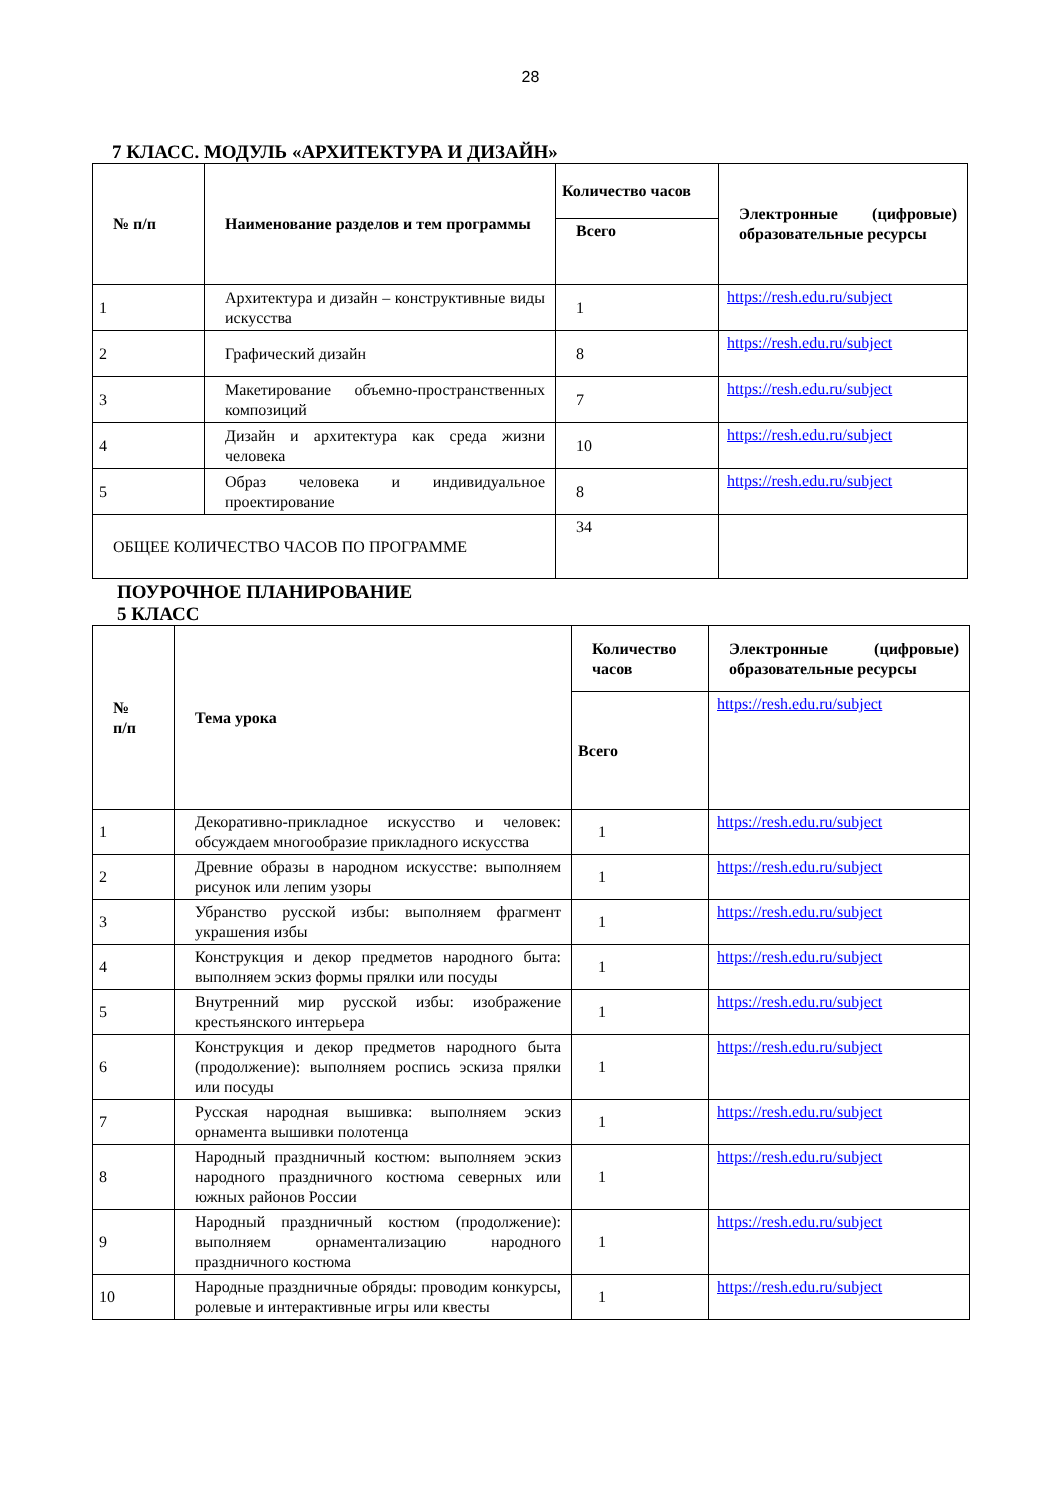28
7 КЛАСС. МОДУЛЬ «АРХИТЕКТУРА И ДИЗАЙН»
| № п/п | Наименование разделов и тем программы | Количество часов | Электронные (цифровые) образовательные ресурсы |
| --- | --- | --- | --- |
| | | Всего | |
| 1 | Архитектура и дизайн – конструктивные виды искусства | 1 | https://resh.edu.ru/subject |
| 2 | Графический дизайн | 8 | https://resh.edu.ru/subject |
| 3 | Макетирование объемно-пространственных композиций | 7 | https://resh.edu.ru/subject |
| 4 | Дизайн и архитектура как среда жизни человека | 10 | https://resh.edu.ru/subject |
| 5 | Образ человека и индивидуальное проектирование | 8 | https://resh.edu.ru/subject |
| ОБЩЕЕ КОЛИЧЕСТВО ЧАСОВ ПО ПРОГРАММЕ | | 34 | |
ПОУРОЧНОЕ ПЛАНИРОВАНИЕ
5 КЛАСС
| № п/п | Тема урока | Количество часов | Электронные (цифровые) образовательные ресурсы |
| --- | --- | --- | --- |
| | | Всего | https://resh.edu.ru/subject |
| 1 | Декоративно-прикладное искусство и человек: обсуждаем многообразие прикладного искусства | 1 | https://resh.edu.ru/subject |
| 2 | Древние образы в народном искусстве: выполняем рисунок или лепим узоры | 1 | https://resh.edu.ru/subject |
| 3 | Убранство русской избы: выполняем фрагмент украшения избы | 1 | https://resh.edu.ru/subject |
| 4 | Конструкция и декор предметов народного быта: выполняем эскиз формы прялки или посуды | 1 | https://resh.edu.ru/subject |
| 5 | Внутренний мир русской избы: изображение крестьянского интерьера | 1 | https://resh.edu.ru/subject |
| 6 | Конструкция и декор предметов народного быта (продолжение): выполняем роспись эскиза прялки или посуды | 1 | https://resh.edu.ru/subject |
| 7 | Русская народная вышивка: выполняем эскиз орнамента вышивки полотенца | 1 | https://resh.edu.ru/subject |
| 8 | Народный праздничный костюм: выполняем эскиз народного праздничного костюма северных или южных районов России | 1 | https://resh.edu.ru/subject |
| 9 | Народный праздничный костюм (продолжение): выполняем орнаментализацию народного праздничного костюма | 1 | https://resh.edu.ru/subject |
| 10 | Народные праздничные обряды: проводим конкурсы, ролевые и интерактивные игры или квесты | 1 | https://resh.edu.ru/subject |